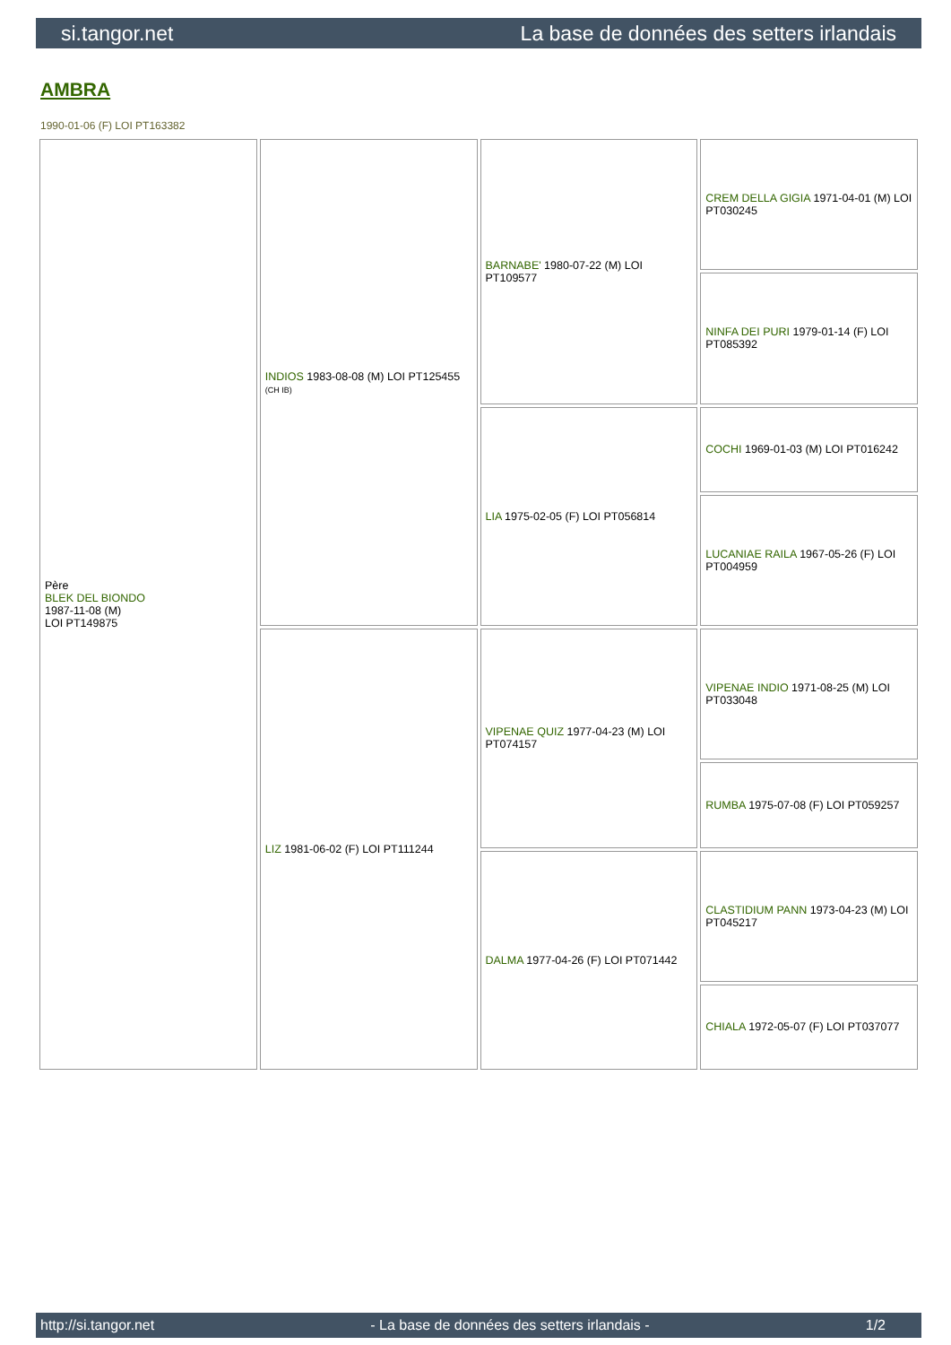si.tangor.net La base de données des setters irlandais
AMBRA
1990-01-06 (F) LOI PT163382
| Père BLEK DEL BIONDO 1987-11-08 (M) LOI PT149875 | INDIOS 1983-08-08 (M) LOI PT125455 (CH IB) | BARNABE' 1980-07-22 (M) LOI PT109577 | CREM DELLA GIGIA 1971-04-01 (M) LOI PT030245 |
| | | | NINFA DEI PURI 1979-01-14 (F) LOI PT085392 |
| | | LIA 1975-02-05 (F) LOI PT056814 | COCHI 1969-01-03 (M) LOI PT016242 |
| | | | LUCANIAE RAILA 1967-05-26 (F) LOI PT004959 |
| | LIZ 1981-06-02 (F) LOI PT111244 | VIPENAE QUIZ 1977-04-23 (M) LOI PT074157 | VIPENAE INDIO 1971-08-25 (M) LOI PT033048 |
| | | | RUMBA 1975-07-08 (F) LOI PT059257 |
| | | DALMA 1977-04-26 (F) LOI PT071442 | CLASTIDIUM PANN 1973-04-23 (M) LOI PT045217 |
| | | | CHIALA 1972-05-07 (F) LOI PT037077 |
http://si.tangor.net - La base de données des setters irlandais - 1/2